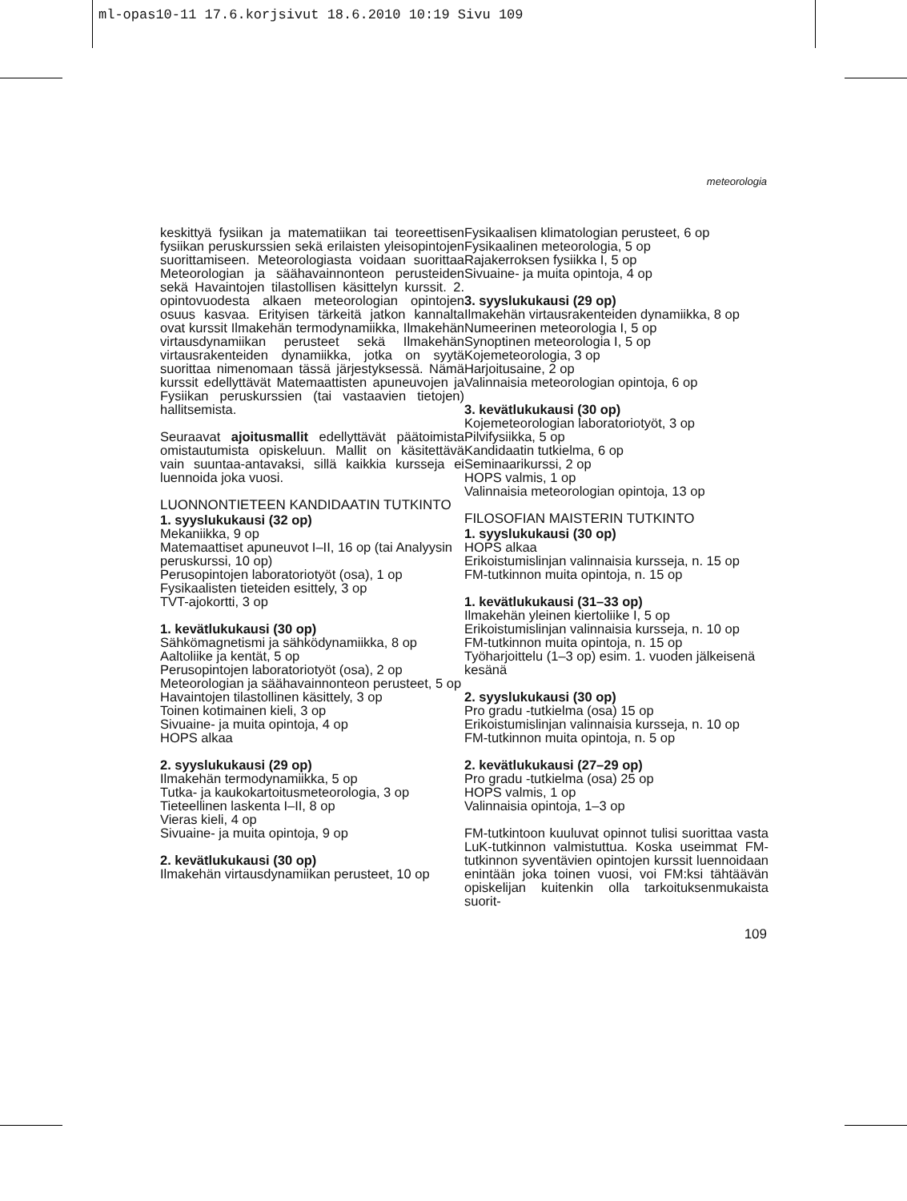ml-opas10-11 17.6.korjsivut 18.6.2010 10:19 Sivu 109
meteorologia
keskittyä fysiikan ja matematiikan tai teoreettisen fysiikan peruskurssien sekä erilaisten yleisopintojen suorittamiseen. Meteorologiasta voidaan suorittaa Meteorologian ja säähavainnonteon perusteiden sekä Havaintojen tilastollisen käsittelyn kurssit. 2. opintovuodesta alkaen meteorologian opintojen osuus kasvaa. Erityisen tärkeitä jatkon kannalta ovat kurssit Ilmakehän termodynamiikka, Ilmakehän virtausdynamiikan perusteet sekä Ilmakehän virtausrakenteiden dynamiikka, jotka on syytä suorittaa nimenomaan tässä järjestyksessä. Nämä kurssit edellyttävät Matemaattisten apuneuvojen ja Fysiikan peruskurssien (tai vastaavien tietojen) hallitsemista.
Seuraavat ajoitusmallit edellyttävät päätoimista omistautumista opiskeluun. Mallit on käsitettävä vain suuntaa-antavaksi, sillä kaikkia kursseja ei luennoida joka vuosi.
LUONNONTIETEEN KANDIDAATIN TUTKINTO
1. syyslukukausi (32 op)
Mekaniikka, 9 op
Matemaattiset apuneuvot I–II, 16 op (tai Analyysin peruskurssi, 10 op)
Perusopintojen laboratoriotyöt (osa), 1 op
Fysikaalisten tieteiden esittely, 3 op
TVT-ajokortti, 3 op
1. kevätlukukausi (30 op)
Sähkömagnetismi ja sähködynamiikka, 8 op
Aaltoliike ja kentät, 5 op
Perusopintojen laboratoriotyöt (osa), 2 op
Meteorologian ja säähavainnonteon perusteet, 5 op
Havaintojen tilastollinen käsittely, 3 op
Toinen kotimainen kieli, 3 op
Sivuaine- ja muita opintoja, 4 op
HOPS alkaa
2. syyslukukausi (29 op)
Ilmakehän termodynamiikka, 5 op
Tutka- ja kaukokartoitusmeteorologia, 3 op
Tieteellinen laskenta I–II, 8 op
Vieras kieli, 4 op
Sivuaine- ja muita opintoja, 9 op
2. kevätlukukausi (30 op)
Ilmakehän virtausdynamiikan perusteet, 10 op
Fysikaalisen klimatologian perusteet, 6 op
Fysikaalinen meteorologia, 5 op
Rajakerroksen fysiikka I, 5 op
Sivuaine- ja muita opintoja, 4 op
3. syyslukukausi (29 op)
Ilmakehän virtausrakenteiden dynamiikka, 8 op
Numeerinen meteorologia I, 5 op
Synoptinen meteorologia I, 5 op
Kojemeteorologia, 3 op
Harjoitusaine, 2 op
Valinnaisia meteorologian opintoja, 6 op
3. kevätlukukausi (30 op)
Kojemeteorologian laboratoriotyöt, 3 op
Pilvifysiikka, 5 op
Kandidaatin tutkielma, 6 op
Seminaarikurssi, 2 op
HOPS valmis, 1 op
Valinnaisia meteorologian opintoja, 13 op
FILOSOFIAN MAISTERIN TUTKINTO
1. syyslukukausi (30 op)
HOPS alkaa
Erikoistumislinjan valinnaisia kursseja, n. 15 op
FM-tutkinnon muita opintoja, n. 15 op
1. kevätlukukausi (31–33 op)
Ilmakehän yleinen kiertoliike I, 5 op
Erikoistumislinjan valinnaisia kursseja, n. 10 op
FM-tutkinnon muita opintoja, n. 15 op
Työharjoittelu (1–3 op) esim. 1. vuoden jälkeisenä kesänä
2. syyslukukausi (30 op)
Pro gradu -tutkielma (osa) 15 op
Erikoistumislinjan valinnaisia kursseja, n. 10 op
FM-tutkinnon muita opintoja, n. 5 op
2. kevätlukukausi (27–29 op)
Pro gradu -tutkielma (osa) 25 op
HOPS valmis, 1 op
Valinnaisia opintoja, 1–3 op
FM-tutkintoon kuuluvat opinnot tulisi suorittaa vasta LuK-tutkinnon valmistuttua. Koska useimmat FM-tutkinnon syventävien opintojen kurssit luennoidaan enintään joka toinen vuosi, voi FM:ksi tähtäävän opiskelijan kuitenkin olla tarkoituksenmukaista suorit-
109